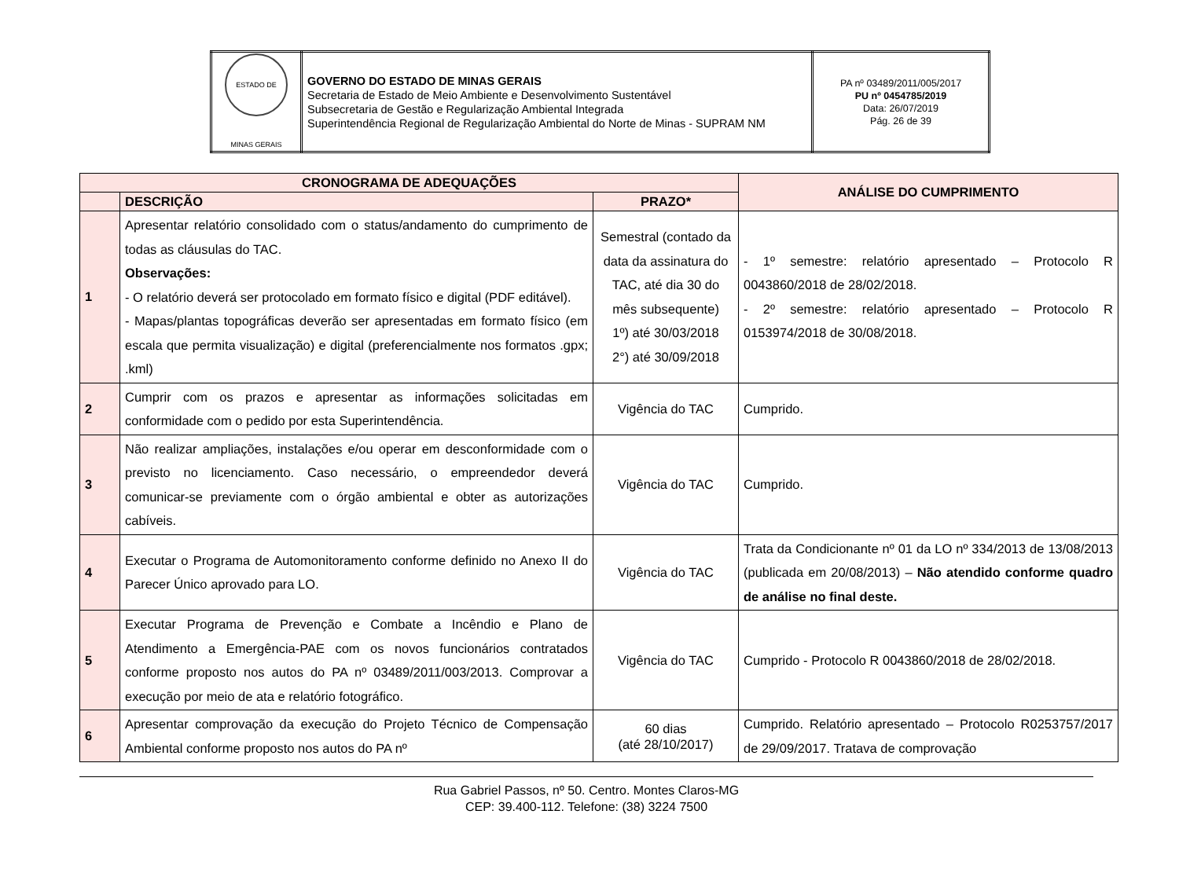| ESTADO DE MINAS GERAIS | GOVERNO DO ESTADO DE MINAS GERAIS Secretaria de Estado de Meio Ambiente e Desenvolvimento Sustentável Subsecretaria de Gestão e Regularização Ambiental Integrada Superintendência Regional de Regularização Ambiental do Norte de Minas - SUPRAM NM | PA nº 03489/2011/005/2017 PU nº 0454785/2019 Data: 26/07/2019 Pág. 26 de 39 |
| CRONOGRAMA DE ADEQUAÇÕES | | | ANÁLISE DO CUMPRIMENTO |
| --- | --- | --- | --- |
| | DESCRIÇÃO | PRAZO* | |
| 1 | Apresentar relatório consolidado com o status/andamento do cumprimento de todas as cláusulas do TAC. Observações: - O relatório deverá ser protocolado em formato físico e digital (PDF editável). - Mapas/plantas topográficas deverão ser apresentadas em formato físico (em escala que permita visualização) e digital (preferencialmente nos formatos .gpx; .kml) | Semestral (contado da data da assinatura do TAC, até dia 30 do mês subsequente) 1º) até 30/03/2018 2°) até 30/09/2018 | - 1º semestre: relatório apresentado – Protocolo R 0043860/2018 de 28/02/2018. - 2º semestre: relatório apresentado – Protocolo R 0153974/2018 de 30/08/2018. |
| 2 | Cumprir com os prazos e apresentar as informações solicitadas em conformidade com o pedido por esta Superintendência. | Vigência do TAC | Cumprido. |
| 3 | Não realizar ampliações, instalações e/ou operar em desconformidade com o previsto no licenciamento. Caso necessário, o empreendedor deverá comunicar-se previamente com o órgão ambiental e obter as autorizações cabíveis. | Vigência do TAC | Cumprido. |
| 4 | Executar o Programa de Automonitoramento conforme definido no Anexo II do Parecer Único aprovado para LO. | Vigência do TAC | Trata da Condicionante nº 01 da LO nº 334/2013 de 13/08/2013 (publicada em 20/08/2013) – Não atendido conforme quadro de análise no final deste. |
| 5 | Executar Programa de Prevenção e Combate a Incêndio e Plano de Atendimento a Emergência-PAE com os novos funcionários contratados conforme proposto nos autos do PA nº 03489/2011/003/2013. Comprovar a execução por meio de ata e relatório fotográfico. | Vigência do TAC | Cumprido - Protocolo R 0043860/2018 de 28/02/2018. |
| 6 | Apresentar comprovação da execução do Projeto Técnico de Compensação Ambiental conforme proposto nos autos do PA nº | 60 dias (até 28/10/2017) | Cumprido. Relatório apresentado – Protocolo R0253757/2017 de 29/09/2017. Tratava de comprovação |
Rua Gabriel Passos, nº 50. Centro. Montes Claros-MG
CEP: 39.400-112. Telefone: (38) 3224 7500